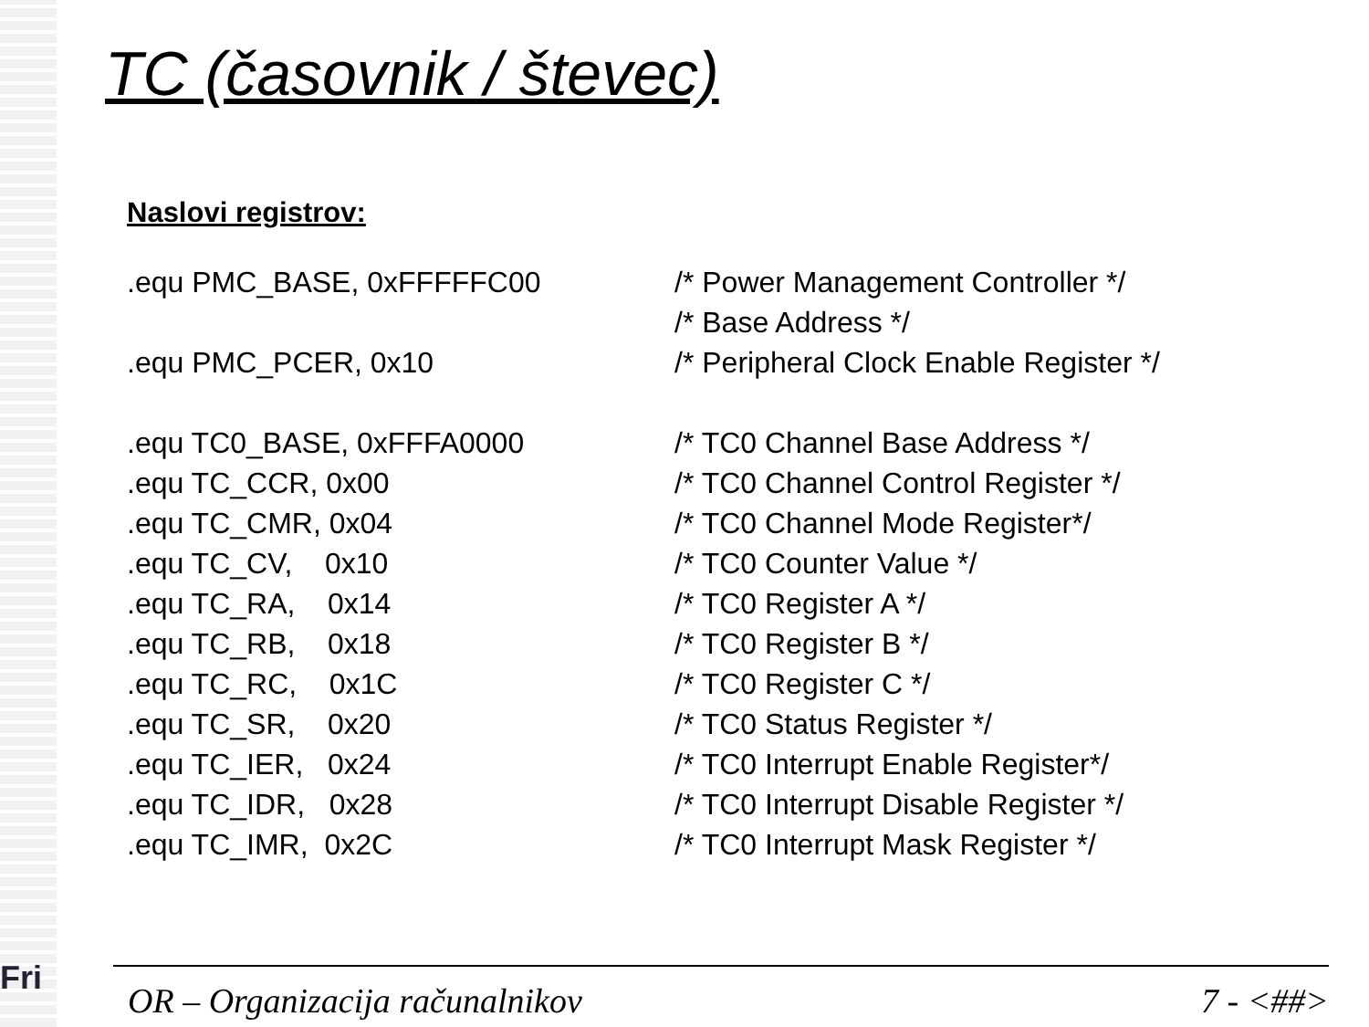Fri
TC (časovnik / števec)
Naslovi registrov:
| .equ PMC_BASE, 0xFFFFFC00 | /* Power Management Controller */ |
| | /* Base Address */ |
| .equ PMC_PCER, 0x10 | /* Peripheral Clock Enable Register */ |
| .equ TC0_BASE, 0xFFFA0000 | /* TC0 Channel Base Address */ |
| .equ TC_CCR, 0x00 | /* TC0 Channel Control Register */ |
| .equ TC_CMR, 0x04 | /* TC0 Channel Mode Register*/ |
| .equ TC_CV, 0x10 | /* TC0 Counter Value */ |
| .equ TC_RA, 0x14 | /* TC0 Register A */ |
| .equ TC_RB, 0x18 | /* TC0 Register B */ |
| .equ TC_RC, 0x1C | /* TC0 Register C */ |
| .equ TC_SR, 0x20 | /* TC0 Status Register */ |
| .equ TC_IER, 0x24 | /* TC0 Interrupt Enable Register*/ |
| .equ TC_IDR, 0x28 | /* TC0 Interrupt Disable Register */ |
| .equ TC_IMR, 0x2C | /* TC0 Interrupt Mask Register */ |
OR – Organizacija računalnikov 7 - <##>